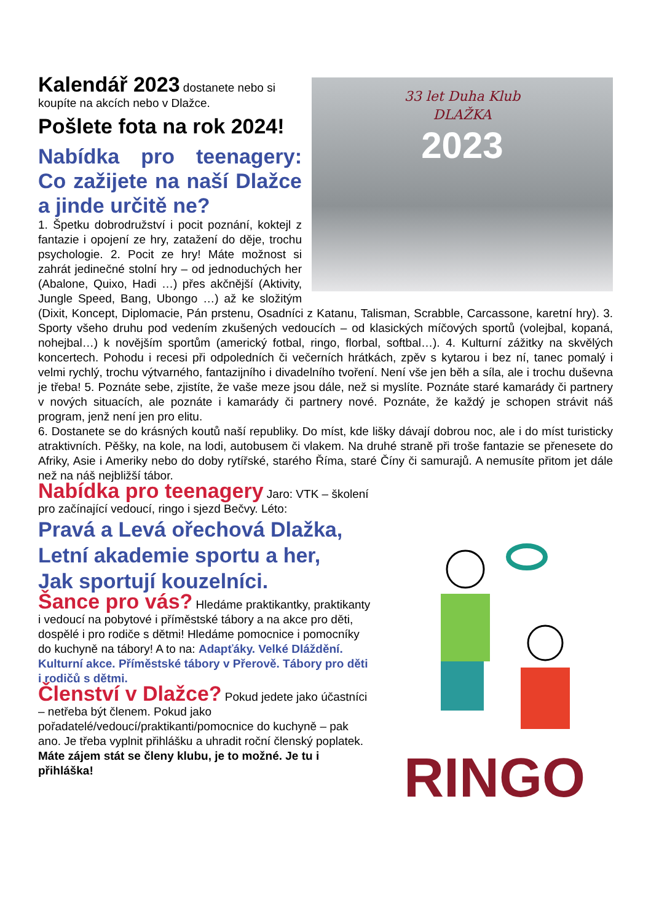33 let Duha Klub
DLAŽKA
2023
Kalendář 2023 dostanete nebo si koupíte na akcích nebo v Dlažce.
Pošlete fota na rok 2024!
Nabídka pro teenagery: Co zažijete na naší Dlažce a jinde určitě ne?
1. Špetku dobrodružství i pocit poznání, koktejl z fantazie i opojení ze hry, zatažení do děje, trochu psychologie. 2. Pocit ze hry! Máte možnost si zahrát jedinečné stolní hry – od jednoduchých her (Abalone, Quixo, Hadi …) přes akčnější (Aktivity, Jungle Speed, Bang, Ubongo …) až ke složitým (Dixit, Koncept, Diplomacie, Pán prstenu, Osadníci z Katanu, Talisman, Scrabble, Carcassone, karetní hry). 3. Sporty všeho druhu pod vedením zkušených vedoucích – od klasických míčových sportů (volejbal, kopaná, nohejbal…) k novějším sportům (americký fotbal, ringo, florbal, softbal…). 4. Kulturní zážitky na skvělých koncertech. Pohodu i recesi při odpoledních či večerních hrátkách, zpěv s kytarou i bez ní, tanec pomalý i velmi rychlý, trochu výtvarného, fantazijního i divadelního tvoření. Není vše jen běh a síla, ale i trochu duševna je třeba! 5. Poznáte sebe, zjistíte, že vaše meze jsou dále, než si myslíte. Poznáte staré kamarády či partnery v nových situacích, ale poznáte i kamarády či partnery nové. Poznáte, že každý je schopen strávit náš program, jenž není jen pro elitu.
6. Dostanete se do krásných koutů naší republiky. Do míst, kde lišky dávají dobrou noc, ale i do míst turisticky atraktivních. Pěšky, na kole, na lodi, autobusem či vlakem. Na druhé straně při troše fantazie se přenesete do Afriky, Asie i Ameriky nebo do doby rytířské, starého Říma, staré Číny či samurajů. A nemusíte přitom jet dále než na náš nejbližší tábor.
RINGO
Nabídka pro teenagery Jaro: VTK – školení pro začínající vedoucí, ringo i sjezd Bečvy. Léto:
Pravá a Levá ořechová Dlažka,
Letní akademie sportu a her,
Jak sportují kouzelníci.
Šance pro vás? Hledáme praktikantky, praktikanty i vedoucí na pobytové i příměstské tábory a na akce pro děti, dospělé i pro rodiče s dětmi! Hledáme pomocnice i pomocníky do kuchyně na tábory! A to na: Adapťáky. Velké Dláždění. Kulturní akce. Příměstské tábory v Přerově. Tábory pro děti i rodičů s dětmi.
Členství v Dlažce? Pokud jedete jako účastníci – netřeba být členem. Pokud jako pořadatelé/vedoucí/praktikanti/pomocnice do kuchyně – pak ano. Je třeba vyplnit přihlášku a uhradit roční členský poplatek. Máte zájem stát se členy klubu, je to možné. Je tu i přihláška!